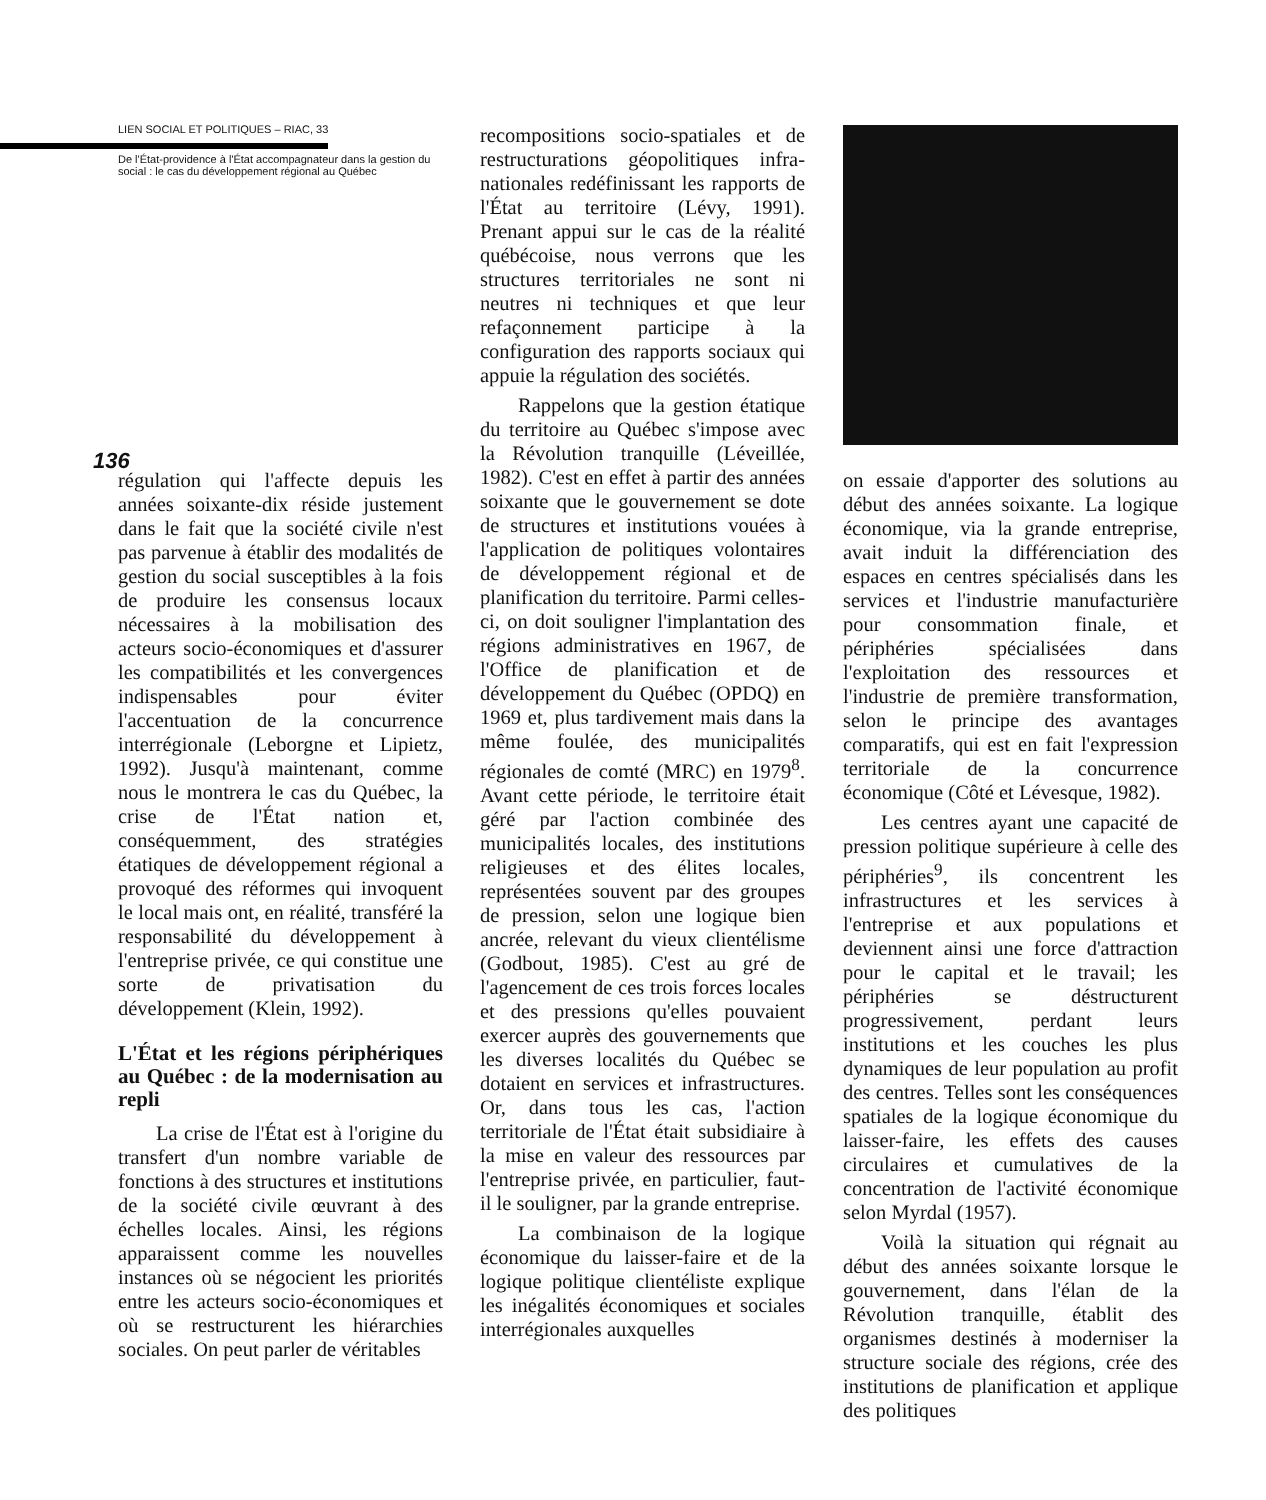LIEN SOCIAL ET POLITIQUES – RIAC, 33
De l'État-providence à l'État accompagnateur dans la gestion du social : le cas du développement régional au Québec
136
régulation qui l'affecte depuis les années soixante-dix réside justement dans le fait que la société civile n'est pas parvenue à établir des modalités de gestion du social susceptibles à la fois de produire les consensus locaux nécessaires à la mobilisation des acteurs socio-économiques et d'assurer les compatibilités et les convergences indispensables pour éviter l'accentuation de la concurrence interrégionale (Leborgne et Lipietz, 1992). Jusqu'à maintenant, comme nous le montrera le cas du Québec, la crise de l'État nation et, conséquemment, des stratégies étatiques de développement régional a provoqué des réformes qui invoquent le local mais ont, en réalité, transféré la responsabilité du développement à l'entreprise privée, ce qui constitue une sorte de privatisation du développement (Klein, 1992).
L'État et les régions périphériques au Québec : de la modernisation au repli
La crise de l'État est à l'origine du transfert d'un nombre variable de fonctions à des structures et institutions de la société civile œuvrant à des échelles locales. Ainsi, les régions apparaissent comme les nouvelles instances où se négocient les priorités entre les acteurs socio-économiques et où se restructurent les hiérarchies sociales. On peut parler de véritables
recompositions socio-spatiales et de restructurations géopolitiques infra-nationales redéfinissant les rapports de l'État au territoire (Lévy, 1991). Prenant appui sur le cas de la réalité québécoise, nous verrons que les structures territoriales ne sont ni neutres ni techniques et que leur refaçonnement participe à la configuration des rapports sociaux qui appuie la régulation des sociétés.
Rappelons que la gestion étatique du territoire au Québec s'impose avec la Révolution tranquille (Léveillée, 1982). C'est en effet à partir des années soixante que le gouvernement se dote de structures et institutions vouées à l'application de politiques volontaires de développement régional et de planification du territoire. Parmi celles-ci, on doit souligner l'implantation des régions administratives en 1967, de l'Office de planification et de développement du Québec (OPDQ) en 1969 et, plus tardivement mais dans la même foulée, des municipalités régionales de comté (MRC) en 1979<sup>8</sup>. Avant cette période, le territoire était géré par l'action combinée des municipalités locales, des institutions religieuses et des élites locales, représentées souvent par des groupes de pression, selon une logique bien ancrée, relevant du vieux clientélisme (Godbout, 1985). C'est au gré de l'agencement de ces trois forces locales et des pressions qu'elles pouvaient exercer auprès des gouvernements que les diverses localités du Québec se dotaient en services et infrastructures. Or, dans tous les cas, l'action territoriale de l'État était subsidiaire à la mise en valeur des ressources par l'entreprise privée, en particulier, faut-il le souligner, par la grande entreprise.
La combinaison de la logique économique du laisser-faire et de la logique politique clientéliste explique les inégalités économiques et sociales interrégionales auxquelles
on essaie d'apporter des solutions au début des années soixante. La logique économique, via la grande entreprise, avait induit la différenciation des espaces en centres spécialisés dans les services et l'industrie manufacturière pour consommation finale, et périphéries spécialisées dans l'exploitation des ressources et l'industrie de première transformation, selon le principe des avantages comparatifs, qui est en fait l'expression territoriale de la concurrence économique (Côté et Lévesque, 1982).
Les centres ayant une capacité de pression politique supérieure à celle des périphéries<sup>9</sup>, ils concentrent les infrastructures et les services à l'entreprise et aux populations et deviennent ainsi une force d'attraction pour le capital et le travail; les périphéries se déstructurent progressivement, perdant leurs institutions et les couches les plus dynamiques de leur population au profit des centres. Telles sont les conséquences spatiales de la logique économique du laisser-faire, les effets des causes circulaires et cumulatives de la concentration de l'activité économique selon Myrdal (1957).
Voilà la situation qui régnait au début des années soixante lorsque le gouvernement, dans l'élan de la Révolution tranquille, établit des organismes destinés à moderniser la structure sociale des régions, crée des institutions de planification et applique des politiques